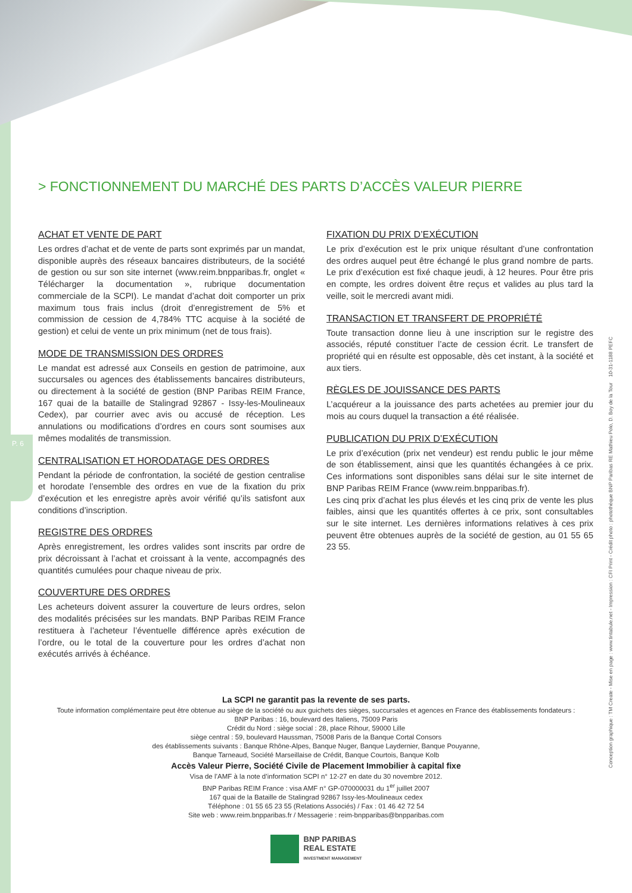P. 6
> FONCTIONNEMENT DU MARCHÉ DES PARTS D’ACCÈS VALEUR PIERRE
ACHAT ET VENTE DE PART
Les ordres d’achat et de vente de parts sont exprimés par un mandat, disponible auprès des réseaux bancaires distributeurs, de la société de gestion ou sur son site internet (www.reim.bnpparibas.fr, onglet « Télécharger la documentation », rubrique documentation commerciale de la SCPI). Le mandat d’achat doit comporter un prix maximum tous frais inclus (droit d’enregistrement de 5% et commission de cession de 4,784% TTC acquise à la société de gestion) et celui de vente un prix minimum (net de tous frais).
MODE DE TRANSMISSION DES ORDRES
Le mandat est adressé aux Conseils en gestion de patrimoine, aux succursales ou agences des établissements bancaires distributeurs, ou directement à la société de gestion (BNP Paribas REIM France, 167 quai de la bataille de Stalingrad 92867 - Issy-les-Moulineaux Cedex), par courrier avec avis ou accusé de réception. Les annulations ou modifications d’ordres en cours sont soumises aux mêmes modalités de transmission.
CENTRALISATION ET HORODATAGE DES ORDRES
Pendant la période de confrontation, la société de gestion centralise et horodate l’ensemble des ordres en vue de la fixation du prix d’exécution et les enregistre après avoir vérifié qu’ils satisfont aux conditions d’inscription.
REGISTRE DES ORDRES
Après enregistrement, les ordres valides sont inscrits par ordre de prix décroissant à l’achat et croissant à la vente, accompagnés des quantités cumulées pour chaque niveau de prix.
COUVERTURE DES ORDRES
Les acheteurs doivent assurer la couverture de leurs ordres, selon des modalités précisées sur les mandats. BNP Paribas REIM France restituera à l’acheteur l’éventuelle différence après exécution de l’ordre, ou le total de la couverture pour les ordres d’achat non exécutés arrivés à échéance.
FIXATION DU PRIX D’EXÉCUTION
Le prix d’exécution est le prix unique résultant d’une confrontation des ordres auquel peut être échangé le plus grand nombre de parts. Le prix d’exécution est fixé chaque jeudi, à 12 heures. Pour être pris en compte, les ordres doivent être reçus et valides au plus tard la veille, soit le mercredi avant midi.
TRANSACTION ET TRANSFERT DE PROPRIÉTÉ
Toute transaction donne lieu à une inscription sur le registre des associés, réputé constituer l’acte de cession écrit. Le transfert de propriété qui en résulte est opposable, dès cet instant, à la société et aux tiers.
RÈGLES DE JOUISSANCE DES PARTS
L’acquéreur a la jouissance des parts achetées au premier jour du mois au cours duquel la transaction a été réalisée.
PUBLICATION DU PRIX D’EXÉCUTION
Le prix d’exécution (prix net vendeur) est rendu public le jour même de son établissement, ainsi que les quantités échangées à ce prix. Ces informations sont disponibles sans délai sur le site internet de BNP Paribas REIM France (www.reim.bnpparibas.fr).
Les cinq prix d’achat les plus élevés et les cinq prix de vente les plus faibles, ainsi que les quantités offertes à ce prix, sont consultables sur le site internet. Les dernières informations relatives à ces prix peuvent être obtenues auprès de la société de gestion, au 01 55 65 23 55.
La SCPI ne garantit pas la revente de ses parts.
Toute information complémentaire peut être obtenue au siège de la société ou aux guichets des sièges, succursales et agences en France des établissements fondateurs :
BNP Paribas : 16, boulevard des Italiens, 75009 Paris
Crédit du Nord : siège social : 28, place Rihour, 59000 Lille
siège central : 59, boulevard Haussman, 75008 Paris de la Banque Cortal Consors
des établissements suivants : Banque Rhône-Alpes, Banque Nuger, Banque Laydernier, Banque Pouyanne,
Banque Tarneaud, Société Marseillaise de Crédit, Banque Courtois, Banque Kolb
Accès Valeur Pierre, Société Civile de Placement Immobilier à capital fixe
Visa de l’AMF à la note d’information SCPI n° 12-27 en date du 30 novembre 2012.
BNP Paribas REIM France : visa AMF n° GP-070000031 du 1<sup>er</sup> juillet 2007
167 quai de la Bataille de Stalingrad 92867 Issy-les-Moulineaux cedex
Téléphone : 01 55 65 23 55 (Relations Associés) / Fax : 01 46 42 72 54
Site web : www.reim.bnpparibas.fr / Messagerie : reim-bnpparibas@bnpparibas.com
BNP PARIBAS
REAL ESTATE
INVESTMENT MANAGEMENT
Conception graphique : TM Create - Mise en page : www.tintabule.net - Impression : CFI Print - Crédit photo : photothèque BNP Paribas RE Mathieu Polo, D. Boy de la Tour 10-31-1188 PEFC